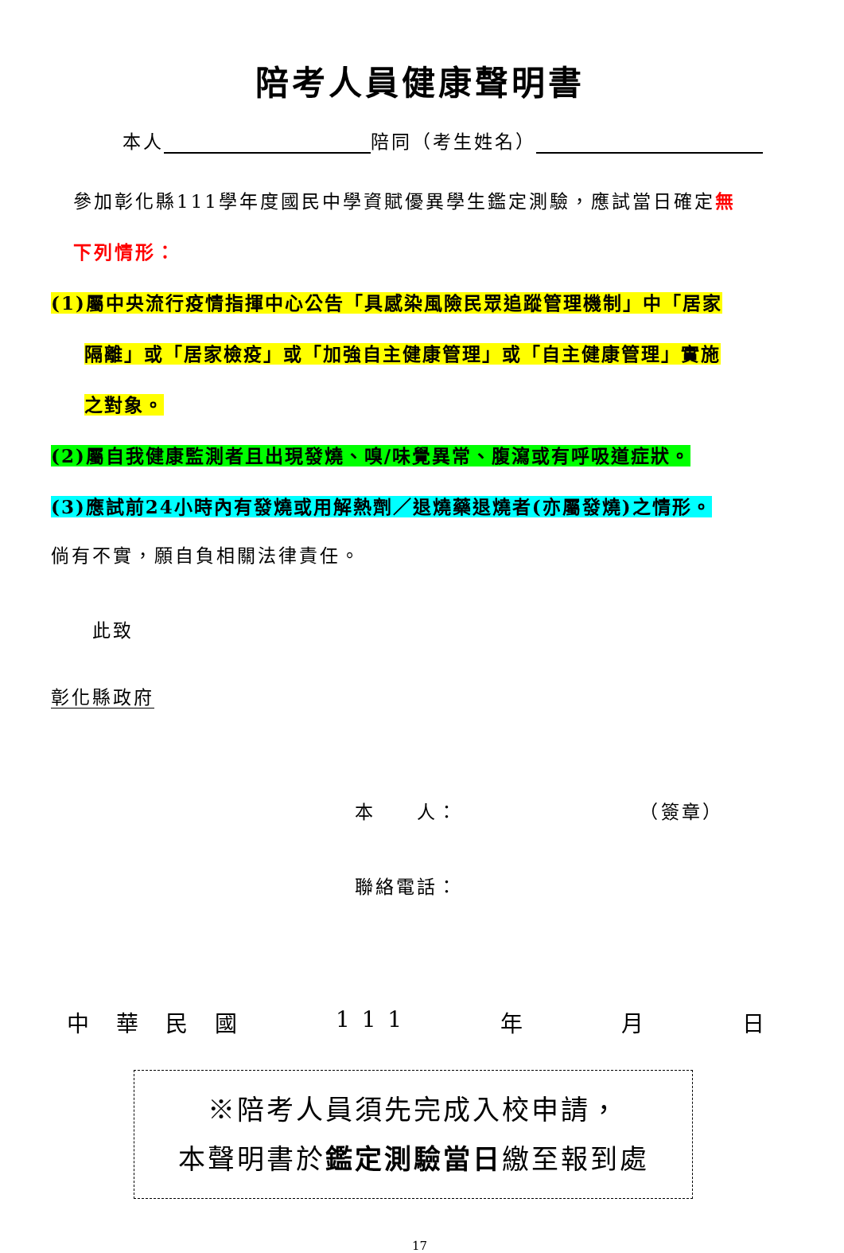陪考人員健康聲明書
本人 陪同（考生姓名）
參加彰化縣111學年度國民中學資賦優異學生鑑定測驗，應試當日確定無
下列情形：
(1)屬中央流行疫情指揮中心公告「具感染風險民眾追蹤管理機制」中「居家
隔離」或「居家檢疫」或「加強自主健康管理」或「自主健康管理」實施
之對象。
(2)屬自我健康監測者且出現發燒、嗅/味覺異常、腹瀉或有呼吸道症狀。
(3)應試前24小時內有發燒或用解熱劑／退燒藥退燒者(亦屬發燒)之情形。
倘有不實，願自負相關法律責任。
此致
彰化縣政府
本　　人： （簽章）
聯絡電話：
中　華　民　國 1 1 1 年 月 日
※陪考人員須先完成入校申請，
本聲明書於鑑定測驗當日繳至報到處
17